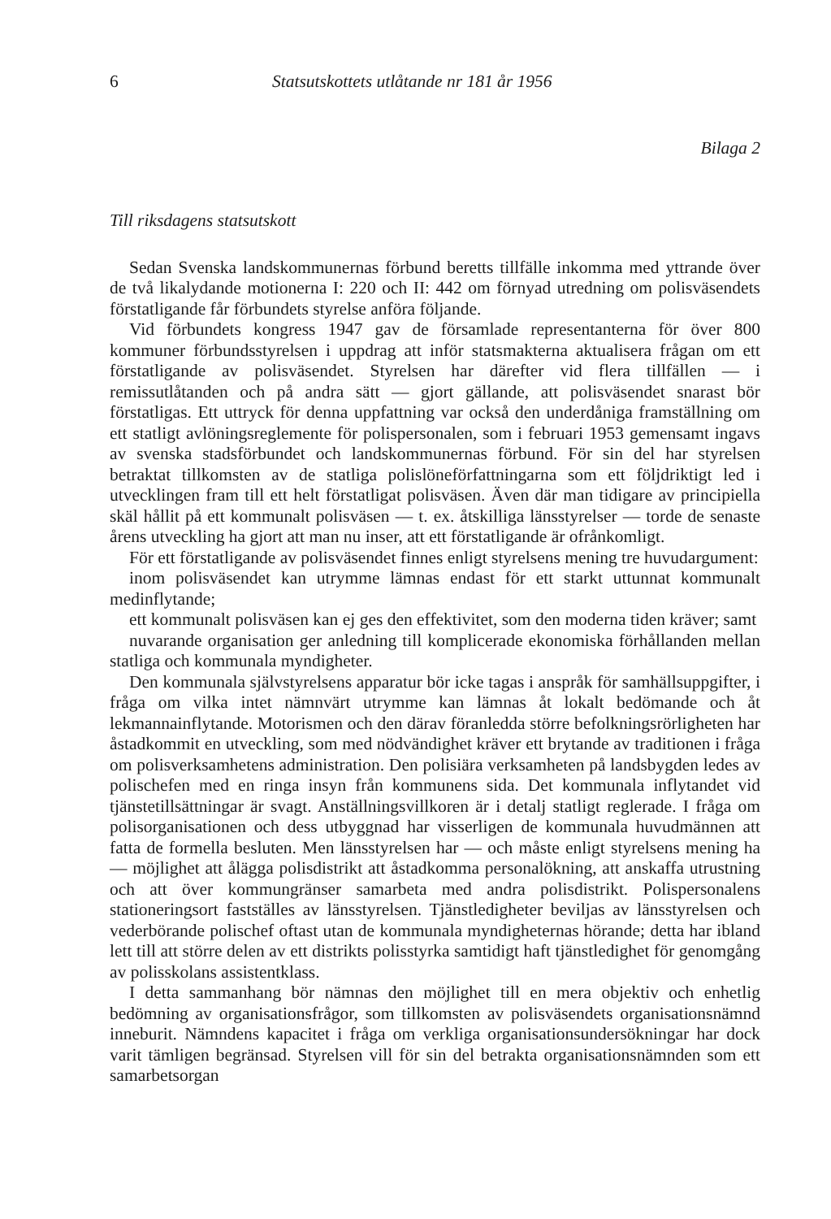6 Statsutskottets utlåtande nr 181 år 1956
Bilaga 2
Till riksdagens statsutskott
Sedan Svenska landskommunernas förbund beretts tillfälle inkomma med yttrande över de två likalydande motionerna I: 220 och II: 442 om förnyad utredning om polisväsendets förstatligande får förbundets styrelse anföra följande.
Vid förbundets kongress 1947 gav de församlade representanterna för över 800 kommuner förbundsstyrelsen i uppdrag att inför statsmakterna aktualisera frågan om ett förstatligande av polisväsendet. Styrelsen har därefter vid flera tillfällen — i remissutlåtanden och på andra sätt — gjort gällande, att polisväsendet snarast bör förstatligas. Ett uttryck för denna uppfattning var också den underdåniga framställning om ett statligt avlöningsreglemente för polispersonalen, som i februari 1953 gemensamt ingavs av svenska stadsförbundet och landskommunernas förbund. För sin del har styrelsen betraktat tillkomsten av de statliga polislöneförfattningarna som ett följdriktigt led i utvecklingen fram till ett helt förstatligat polisväsen. Även där man tidigare av principiella skäl hållit på ett kommunalt polisväsen — t. ex. åtskilliga länsstyrelser — torde de senaste årens utveckling ha gjort att man nu inser, att ett förstatligande är ofrånkomligt.
För ett förstatligande av polisväsendet finnes enligt styrelsens mening tre huvudargument:
inom polisväsendet kan utrymme lämnas endast för ett starkt uttunnat kommunalt medinflytande;
ett kommunalt polisväsen kan ej ges den effektivitet, som den moderna tiden kräver; samt
nuvarande organisation ger anledning till komplicerade ekonomiska förhållanden mellan statliga och kommunala myndigheter.
Den kommunala självstyrelsens apparatur bör icke tagas i anspråk för samhällsuppgifter, i fråga om vilka intet nämnvärt utrymme kan lämnas åt lokalt bedömande och åt lekmannainflytande. Motorismen och den därav föranledda större befolkningsrörligheten har åstadkommit en utveckling, som med nödvändighet kräver ett brytande av traditionen i fråga om polisverksamhetens administration. Den polisiära verksamheten på landsbygden ledes av polischefen med en ringa insyn från kommunens sida. Det kommunala inflytandet vid tjänstetillsättningar är svagt. Anställningsvillkoren är i detalj statligt reglerade. I fråga om polisorganisationen och dess utbyggnad har visserligen de kommunala huvudmännen att fatta de formella besluten. Men länsstyrelsen har — och måste enligt styrelsens mening ha — möjlighet att ålägga polisdistrikt att åstadkomma personalökning, att anskaffa utrustning och att över kommungränser samarbeta med andra polisdistrikt. Polispersonalens stationeringsort fastställes av länsstyrelsen. Tjänstledigheter beviljas av länsstyrelsen och vederbörande polischef oftast utan de kommunala myndigheternas hörande; detta har ibland lett till att större delen av ett distrikts polisstyrka samtidigt haft tjänstledighet för genomgång av polisskolans assistentklass.
I detta sammanhang bör nämnas den möjlighet till en mera objektiv och enhetlig bedömning av organisationsfrågor, som tillkomsten av polisväsendets organisationsnämnd inneburit. Nämndens kapacitet i fråga om verkliga organisationsundersökningar har dock varit tämligen begränsad. Styrelsen vill för sin del betrakta organisationsnämnden som ett samarbetsorgan